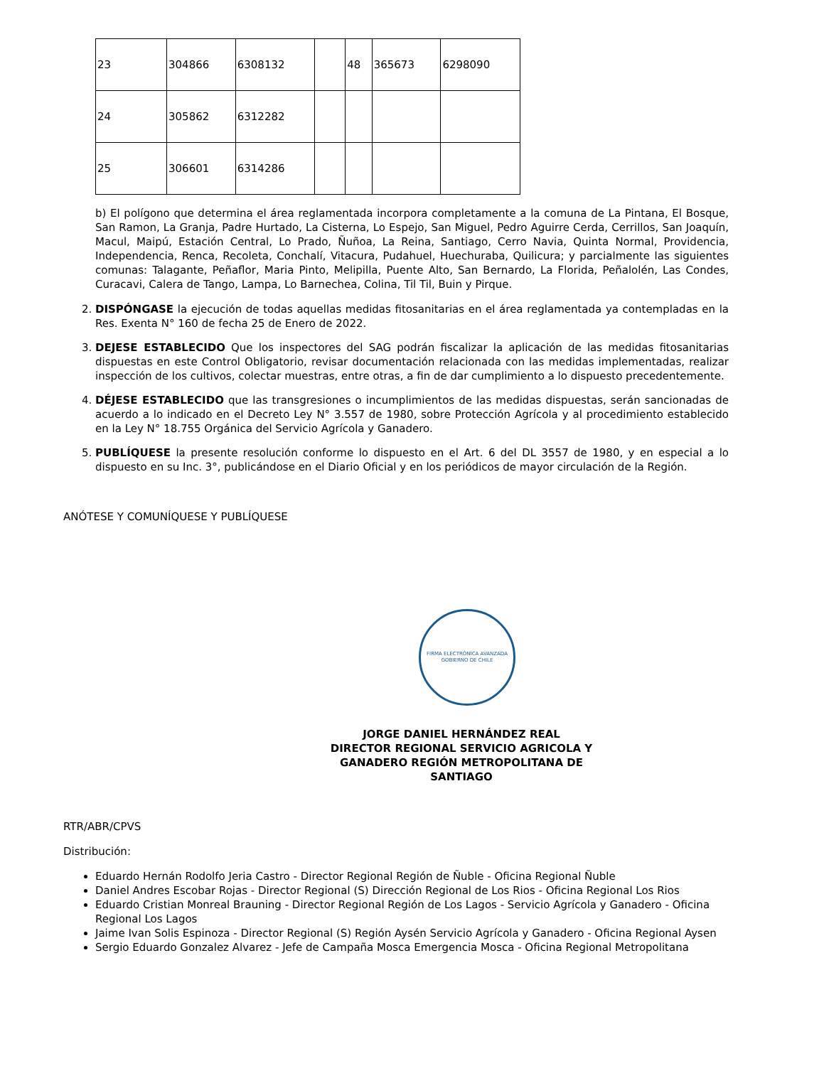| 23 | 304866 | 6308132 | | 48 | 365673 | 6298090 |
| 24 | 305862 | 6312282 | | | | |
| 25 | 306601 | 6314286 | | | | |
b) El polígono que determina el área reglamentada incorpora completamente a la comuna de La Pintana, El Bosque, San Ramon, La Granja, Padre Hurtado, La Cisterna, Lo Espejo, San Miguel, Pedro Aguirre Cerda, Cerrillos, San Joaquín, Macul, Maipú, Estación Central, Lo Prado, Ñuñoa, La Reina, Santiago, Cerro Navia, Quinta Normal, Providencia, Independencia, Renca, Recoleta, Conchalí, Vitacura, Pudahuel, Huechuraba, Quilicura; y parcialmente las siguientes comunas: Talagante, Peñaflor, Maria Pinto, Melipilla, Puente Alto, San Bernardo, La Florida, Peñalolén, Las Condes, Curacavi, Calera de Tango, Lampa, Lo Barnechea, Colina, Til Til, Buin y Pirque.
2. DISPÓNGASE la ejecución de todas aquellas medidas fitosanitarias en el área reglamentada ya contempladas en la Res. Exenta N° 160 de fecha 25 de Enero de 2022.
3. DEJESE ESTABLECIDO Que los inspectores del SAG podrán fiscalizar la aplicación de las medidas fitosanitarias dispuestas en este Control Obligatorio, revisar documentación relacionada con las medidas implementadas, realizar inspección de los cultivos, colectar muestras, entre otras, a fin de dar cumplimiento a lo dispuesto precedentemente.
4. DÉJESE ESTABLECIDO que las transgresiones o incumplimientos de las medidas dispuestas, serán sancionadas de acuerdo a lo indicado en el Decreto Ley N° 3.557 de 1980, sobre Protección Agrícola y al procedimiento establecido en la Ley N° 18.755 Orgánica del Servicio Agrícola y Ganadero.
5. PUBLÍQUESE la presente resolución conforme lo dispuesto en el Art. 6 del DL 3557 de 1980, y en especial a lo dispuesto en su Inc. 3°, publicándose en el Diario Oficial y en los periódicos de mayor circulación de la Región.
ANÓTESE Y COMUNÍQUESE Y PUBLÍQUESE
FIRMA ELECTRÓNICA AVANZADA
GOBIERNO DE CHILE
JORGE DANIEL HERNÁNDEZ REAL
DIRECTOR REGIONAL SERVICIO AGRICOLA Y GANADERO REGIÓN METROPOLITANA DE SANTIAGO
RTR/ABR/CPVS
Distribución:
Eduardo Hernán Rodolfo Jeria Castro - Director Regional Región de Ñuble - Oficina Regional Ñuble
Daniel Andres Escobar Rojas - Director Regional (S) Dirección Regional de Los Rios - Oficina Regional Los Rios
Eduardo Cristian Monreal Brauning - Director Regional Región de Los Lagos - Servicio Agrícola y Ganadero - Oficina Regional Los Lagos
Jaime Ivan Solis Espinoza - Director Regional (S) Región Aysén Servicio Agrícola y Ganadero - Oficina Regional Aysen
Sergio Eduardo Gonzalez Alvarez - Jefe de Campaña Mosca Emergencia Mosca - Oficina Regional Metropolitana